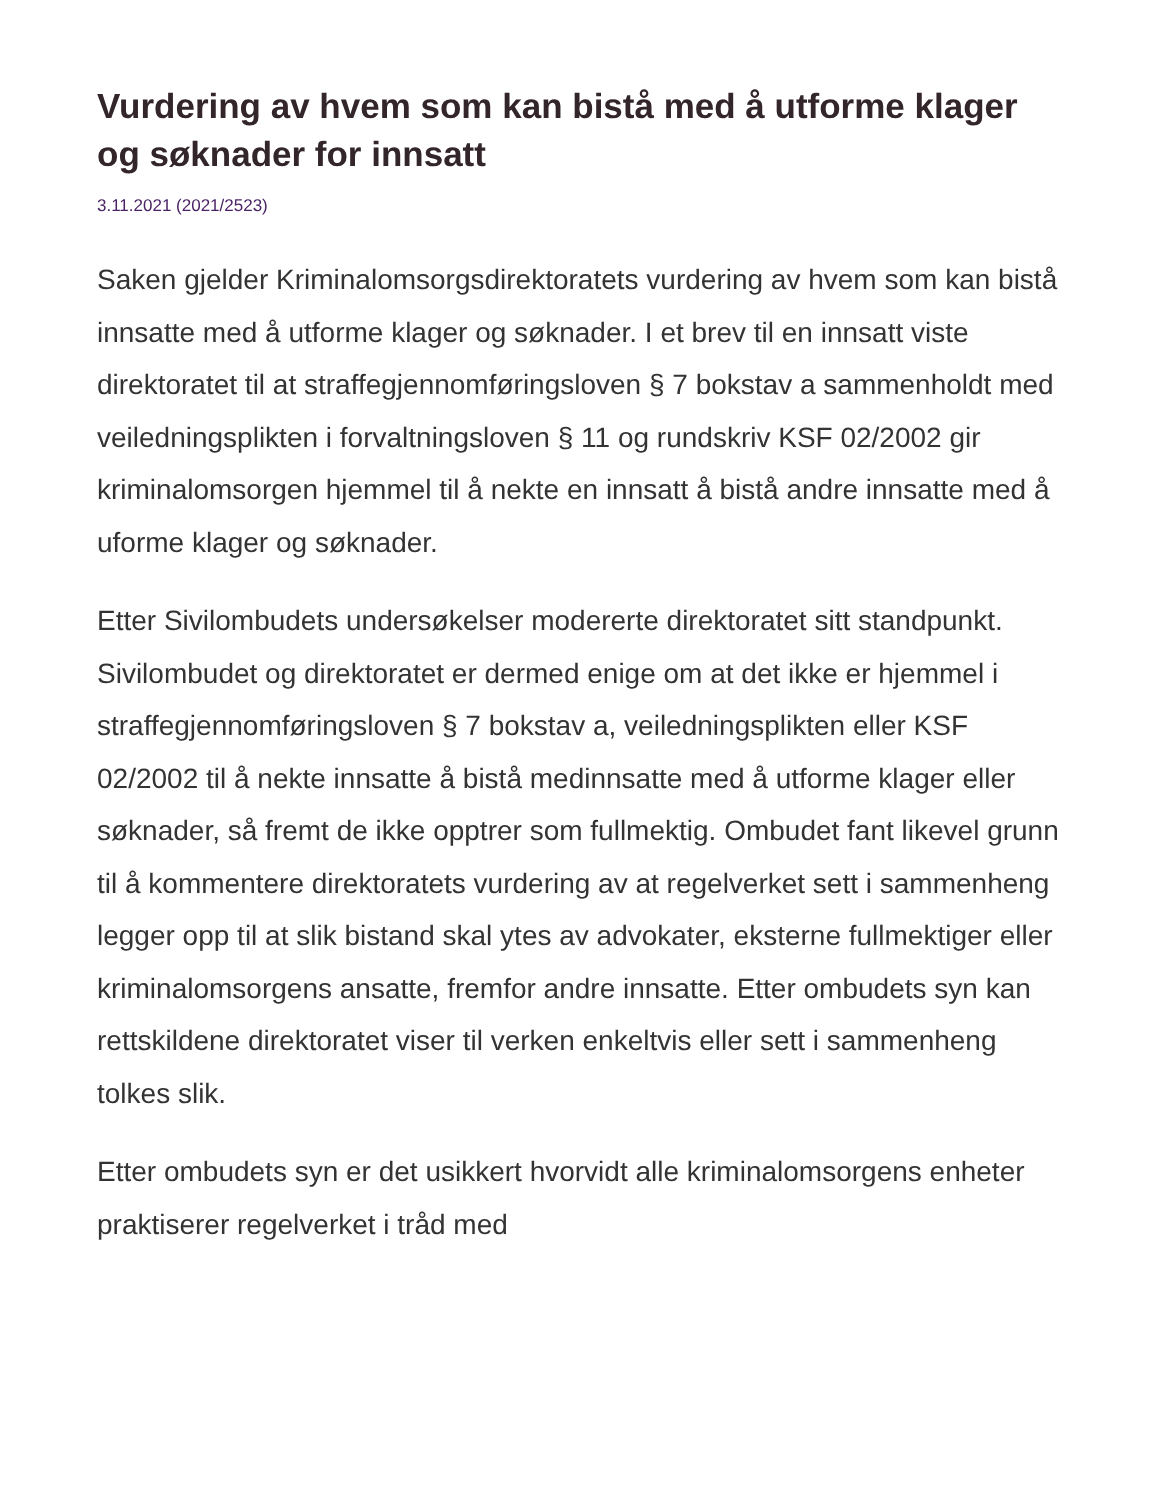Vurdering av hvem som kan bistå med å utforme klager og søknader for innsatt
3.11.2021 (2021/2523)
Saken gjelder Kriminalomsorgsdirektoratets vurdering av hvem som kan bistå innsatte med å utforme klager og søknader. I et brev til en innsatt viste direktoratet til at straffegjennomføringsloven § 7 bokstav a sammenholdt med veiledningsplikten i forvaltningsloven § 11 og rundskriv KSF 02/2002 gir kriminalomsorgen hjemmel til å nekte en innsatt å bistå andre innsatte med å uforme klager og søknader.
Etter Sivilombudets undersøkelser modererte direktoratet sitt standpunkt. Sivilombudet og direktoratet er dermed enige om at det ikke er hjemmel i straffegjennomføringsloven § 7 bokstav a, veiledningsplikten eller KSF 02/2002 til å nekte innsatte å bistå medinnsatte med å utforme klager eller søknader, så fremt de ikke opptrer som fullmektig. Ombudet fant likevel grunn til å kommentere direktoratets vurdering av at regelverket sett i sammenheng legger opp til at slik bistand skal ytes av advokater, eksterne fullmektiger eller kriminalomsorgens ansatte, fremfor andre innsatte. Etter ombudets syn kan rettskildene direktoratet viser til verken enkeltvis eller sett i sammenheng tolkes slik.
Etter ombudets syn er det usikkert hvorvidt alle kriminalomsorgens enheter praktiserer regelverket i tråd med